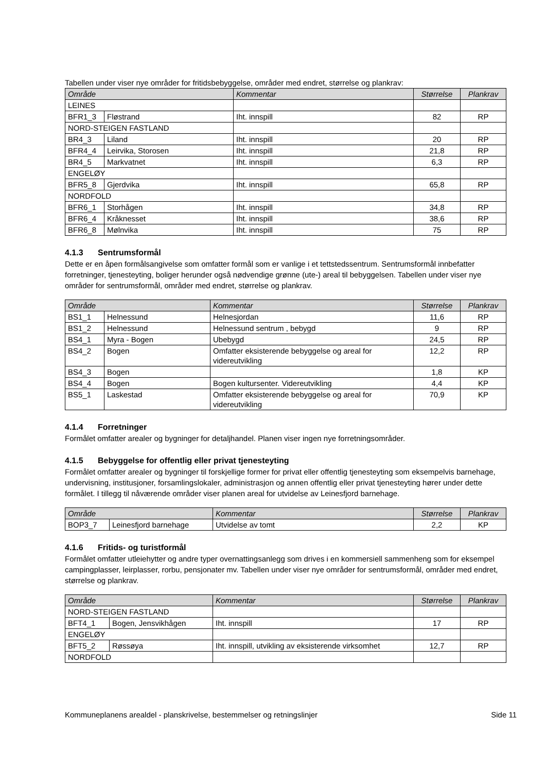Tabellen under viser nye områder for fritidsbebyggelse, områder med endret, størrelse og plankrav:
| Område | | Kommentar | Størrelse | Plankrav |
| --- | --- | --- | --- | --- |
| LEINES | | | | |
| BFR1_3 | Fløstrand | Iht. innspill | 82 | RP |
| NORD-STEIGEN FASTLAND | | | | |
| BR4_3 | Liland | Iht. innspill | 20 | RP |
| BFR4_4 | Leirvika, Storosen | Iht. innspill | 21,8 | RP |
| BR4_5 | Markvatnet | Iht. innspill | 6,3 | RP |
| ENGELØY | | | | |
| BFR5_8 | Gjerdvika | Iht. innspill | 65,8 | RP |
| NORDFOLD | | | | |
| BFR6_1 | Storhågen | Iht. innspill | 34,8 | RP |
| BFR6_4 | Kråknesset | Iht. innspill | 38,6 | RP |
| BFR6_8 | Mølnvika | Iht. innspill | 75 | RP |
4.1.3 Sentrumsformål
Dette er en åpen formålsangivelse som omfatter formål som er vanlige i et tettstedssentrum. Sentrumsformål innbefatter forretninger, tjenesteyting, boliger herunder også nødvendige grønne (ute-) areal til bebyggelsen. Tabellen under viser nye områder for sentrumsformål, områder med endret, størrelse og plankrav.
| Område | | Kommentar | Størrelse | Plankrav |
| --- | --- | --- | --- | --- |
| BS1_1 | Helnessund | Helnesjordan | 11,6 | RP |
| BS1_2 | Helnessund | Helnessund sentrum , bebygd | 9 | RP |
| BS4_1 | Myra - Bogen | Ubebygd | 24,5 | RP |
| BS4_2 | Bogen | Omfatter eksisterende bebyggelse og areal for videreutvikling | 12,2 | RP |
| BS4_3 | Bogen | | 1,8 | KP |
| BS4_4 | Bogen | Bogen kultursenter. Videreutvikling | 4,4 | KP |
| BS5_1 | Laskestad | Omfatter eksisterende bebyggelse og areal for videreutvikling | 70,9 | KP |
4.1.4 Forretninger
Formålet omfatter arealer og bygninger for detaljhandel. Planen viser ingen nye forretningsområder.
4.1.5 Bebyggelse for offentlig eller privat tjenesteyting
Formålet omfatter arealer og bygninger til forskjellige former for privat eller offentlig tjenesteyting som eksempelvis barnehage, undervisning, institusjoner, forsamlingslokaler, administrasjon og annen offentlig eller privat tjenesteyting hører under dette formålet. I tillegg til nåværende områder viser planen areal for utvidelse av Leinesfjord barnehage.
| Område | | Kommentar | Størrelse | Plankrav |
| --- | --- | --- | --- | --- |
| BOP3_7 | Leinesfjord barnehage | Utvidelse av tomt | 2,2 | KP |
4.1.6 Fritids- og turistformål
Formålet omfatter utleiehytter og andre typer overnattingsanlegg som drives i en kommersiell sammenheng som for eksempel campingplasser, leirplasser, rorbu, pensjonater mv. Tabellen under viser nye områder for sentrumsformål, områder med endret, størrelse og plankrav.
| Område | | Kommentar | Størrelse | Plankrav |
| --- | --- | --- | --- | --- |
| NORD-STEIGEN FASTLAND | | | | |
| BFT4_1 | Bogen, Jensvikhågen | Iht. innspill | 17 | RP |
| ENGELØY | | | | |
| BFT5_2 | Røssøya | Iht. innspill, utvikling av eksisterende virksomhet | 12,7 | RP |
| NORDFOLD | | | | |
Kommuneplanens arealdel - planskrivelse, bestemmelser og retningslinjer Side 11